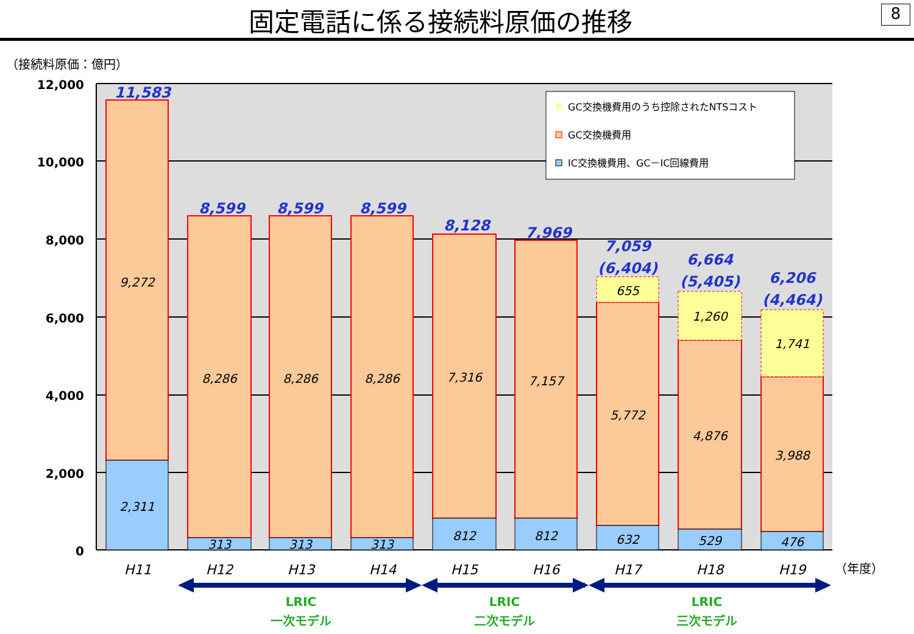固定電話に係る接続料原価の推移
8
（接続料原価：億円）
12,000
10,000
8,000
6,000
4,000
2,000
0
9,272
2,311
8,286
8,286
8,286
313
313
313
7,316
7,157
5,772
4,876
3,988
812
812
632
529
476
655
1,260
1,741
11,583
8,599
8,599
8,599
8,128
7,969
7,059
(6,404)
6,664
(5,405)
6,206
(4,464)
H11
H12
H13
H14
H15
H16
H17
H18
H19
（年度）
GC交換機費用のうち控除されたNTSコスト
GC交換機費用
IC交換機費用、GC－IC回線費用
LRIC
一次モデル
LRIC
二次モデル
LRIC
三次モデル